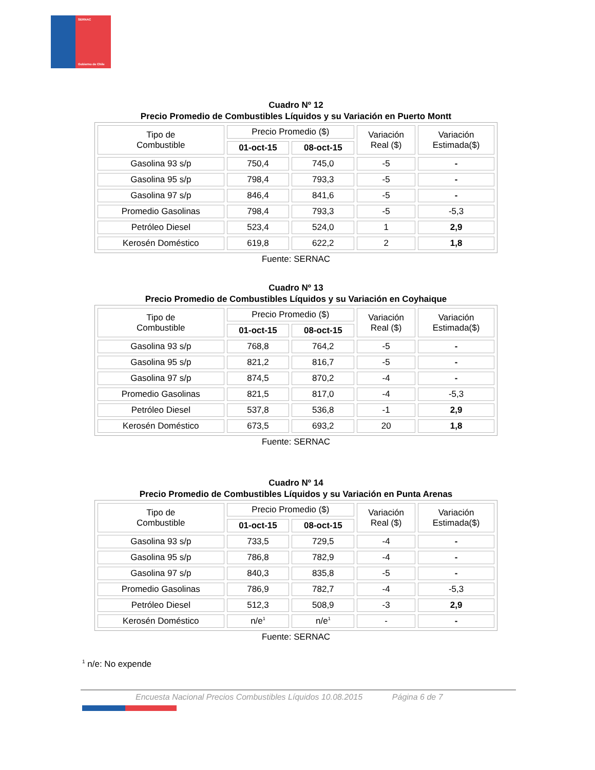SERNAC
Gobierno de Chile
Cuadro Nº 12
Precio Promedio de Combustibles Líquidos y su Variación en Puerto Montt
| Tipo de Combustible | Precio Promedio ($) | | Variación Real ($) | Variación Estimada($) |
| --- | --- | --- | --- | --- |
| | 01-oct-15 | 08-oct-15 | | |
| Gasolina 93 s/p | 750,4 | 745,0 | -5 | - |
| Gasolina 95 s/p | 798,4 | 793,3 | -5 | - |
| Gasolina 97 s/p | 846,4 | 841,6 | -5 | - |
| Promedio Gasolinas | 798,4 | 793,3 | -5 | -5,3 |
| Petróleo Diesel | 523,4 | 524,0 | 1 | 2,9 |
| Kerosén Doméstico | 619,8 | 622,2 | 2 | 1,8 |
Fuente: SERNAC
Cuadro Nº 13
Precio Promedio de Combustibles Líquidos y su Variación en Coyhaique
| Tipo de Combustible | Precio Promedio ($) | | Variación Real ($) | Variación Estimada($) |
| --- | --- | --- | --- | --- |
| | 01-oct-15 | 08-oct-15 | | |
| Gasolina 93 s/p | 768,8 | 764,2 | -5 | - |
| Gasolina 95 s/p | 821,2 | 816,7 | -5 | - |
| Gasolina 97 s/p | 874,5 | 870,2 | -4 | - |
| Promedio Gasolinas | 821,5 | 817,0 | -4 | -5,3 |
| Petróleo Diesel | 537,8 | 536,8 | -1 | 2,9 |
| Kerosén Doméstico | 673,5 | 693,2 | 20 | 1,8 |
Fuente: SERNAC
Cuadro Nº 14
Precio Promedio de Combustibles Líquidos y su Variación en Punta Arenas
| Tipo de Combustible | Precio Promedio ($) | | Variación Real ($) | Variación Estimada($) |
| --- | --- | --- | --- | --- |
| | 01-oct-15 | 08-oct-15 | | |
| Gasolina 93 s/p | 733,5 | 729,5 | -4 | - |
| Gasolina 95 s/p | 786,8 | 782,9 | -4 | - |
| Gasolina 97 s/p | 840,3 | 835,8 | -5 | - |
| Promedio Gasolinas | 786,9 | 782,7 | -4 | -5,3 |
| Petróleo Diesel | 512,3 | 508,9 | -3 | 2,9 |
| Kerosén Doméstico | n/e<sup>1</sup> | n/e<sup>1</sup> | - | - |
Fuente: SERNAC
<sup>1</sup> n/e: No expende
Encuesta Nacional Precios Combustibles Líquidos 10.08.2015 Página 6 de 7